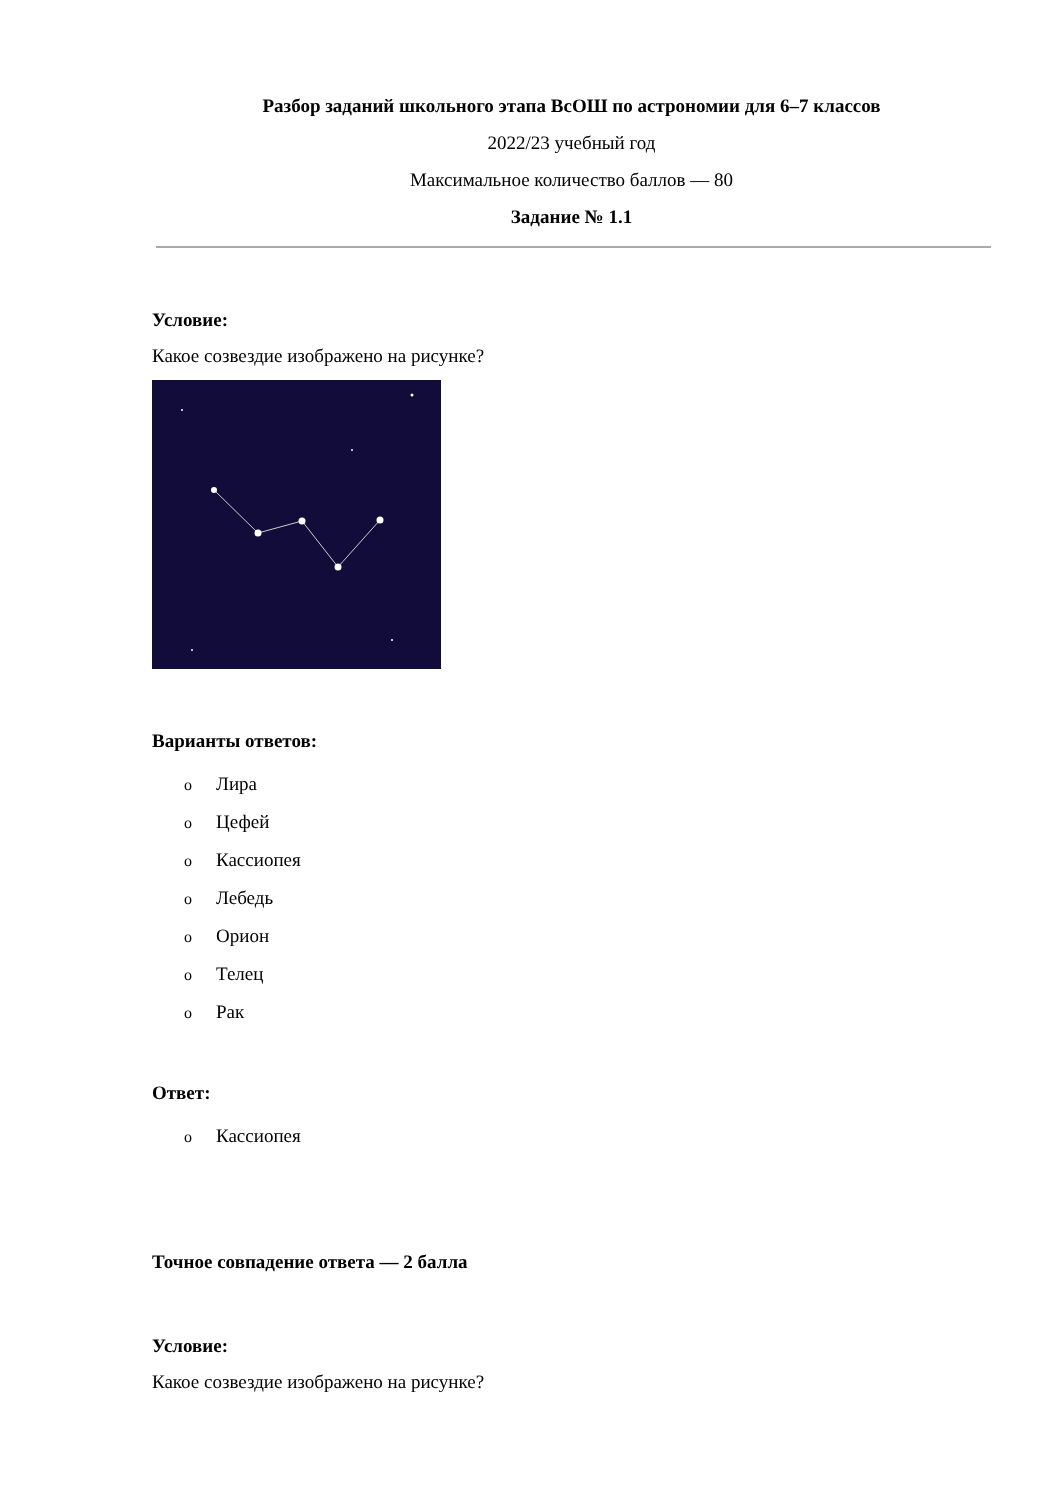Разбор заданий школьного этапа ВсОШ по астрономии для 6–7 классов
2022/23 учебный год
Максимальное количество баллов — 80
Задание № 1.1
Условие:
Какое созвездие изображено на рисунке?
Варианты ответов:
o Лира
o Цефей
o Кассиопея
o Лебедь
o Орион
o Телец
o Рак
Ответ:
o Кассиопея
Точное совпадение ответа — 2 балла
Условие:
Какое созвездие изображено на рисунке?